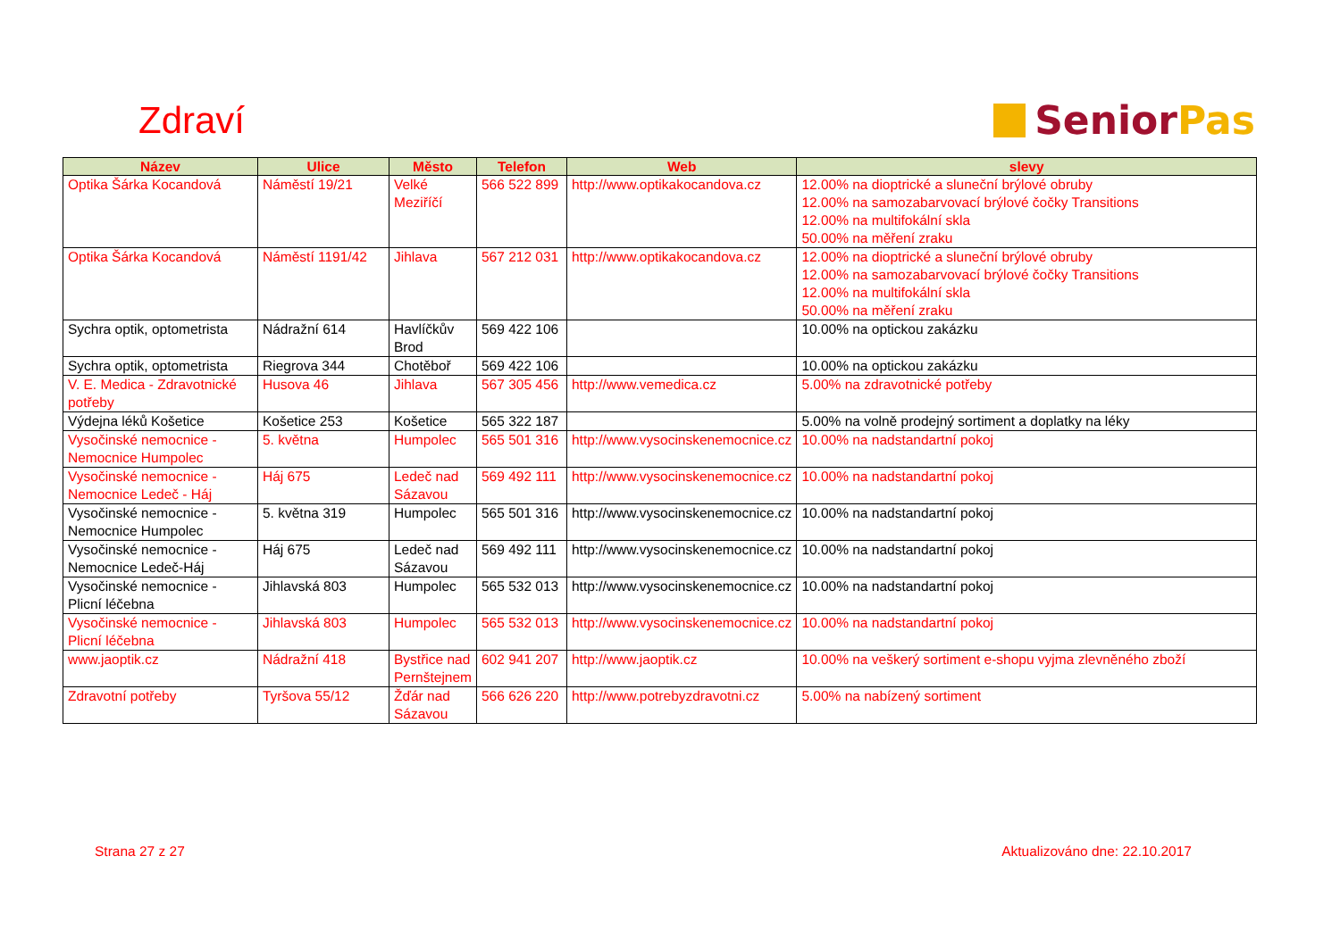Zdraví
Senior Pas
| Název | Ulice | Město | Telefon | Web | slevy |
| --- | --- | --- | --- | --- | --- |
| Optika Šárka Kocandová | Náměstí 19/21 | Velké Meziříčí | 566 522 899 | http://www.optikakocandova.cz | 12.00% na dioptrické a sluneční brýlové obruby 12.00% na samozabarvovací brýlové čočky Transitions 12.00% na multifokální skla 50.00% na měření zraku |
| Optika Šárka Kocandová | Náměstí 1191/42 | Jihlava | 567 212 031 | http://www.optikakocandova.cz | 12.00% na dioptrické a sluneční brýlové obruby 12.00% na samozabarvovací brýlové čočky Transitions 12.00% na multifokální skla 50.00% na měření zraku |
| Sychra optik, optometrista | Nádražní 614 | Havlíčkův Brod | 569 422 106 | | 10.00% na optickou zakázku |
| Sychra optik, optometrista | Riegrova 344 | Chotěboř | 569 422 106 | | 10.00% na optickou zakázku |
| V. E. Medica - Zdravotnické potřeby | Husova 46 | Jihlava | 567 305 456 | http://www.vemedica.cz | 5.00% na zdravotnické potřeby |
| Výdejna léků Košetice | Košetice 253 | Košetice | 565 322 187 | | 5.00% na volně prodejný sortiment a doplatky na léky |
| Vysočinské nemocnice - Nemocnice Humpolec | 5. května | Humpolec | 565 501 316 | http://www.vysocinskenemocnice.cz | 10.00% na nadstandartní pokoj |
| Vysočinské nemocnice - Nemocnice Ledeč - Háj | Háj 675 | Ledeč nad Sázavou | 569 492 111 | http://www.vysocinskenemocnice.cz | 10.00% na nadstandartní pokoj |
| Vysočinské nemocnice - Nemocnice Humpolec | 5. května 319 | Humpolec | 565 501 316 | http://www.vysocinskenemocnice.cz | 10.00% na nadstandartní pokoj |
| Vysočinské nemocnice - Nemocnice Ledeč-Háj | Háj 675 | Ledeč nad Sázavou | 569 492 111 | http://www.vysocinskenemocnice.cz | 10.00% na nadstandartní pokoj |
| Vysočinské nemocnice - Plicní léčebna | Jihlavská 803 | Humpolec | 565 532 013 | http://www.vysocinskenemocnice.cz | 10.00% na nadstandartní pokoj |
| Vysočinské nemocnice - Plicní léčebna | Jihlavská 803 | Humpolec | 565 532 013 | http://www.vysocinskenemocnice.cz | 10.00% na nadstandartní pokoj |
| www.jaoptik.cz | Nádražní 418 | Bystřice nad Pernštejnem | 602 941 207 | http://www.jaoptik.cz | 10.00% na veškerý sortiment e-shopu vyjma zlevněného zboží |
| Zdravotní potřeby | Tyršova 55/12 | Žďár nad Sázavou | 566 626 220 | http://www.potrebyzdravotni.cz | 5.00% na nabízený sortiment |
Strana 27 z 27 Aktualizováno dne: 22.10.2017